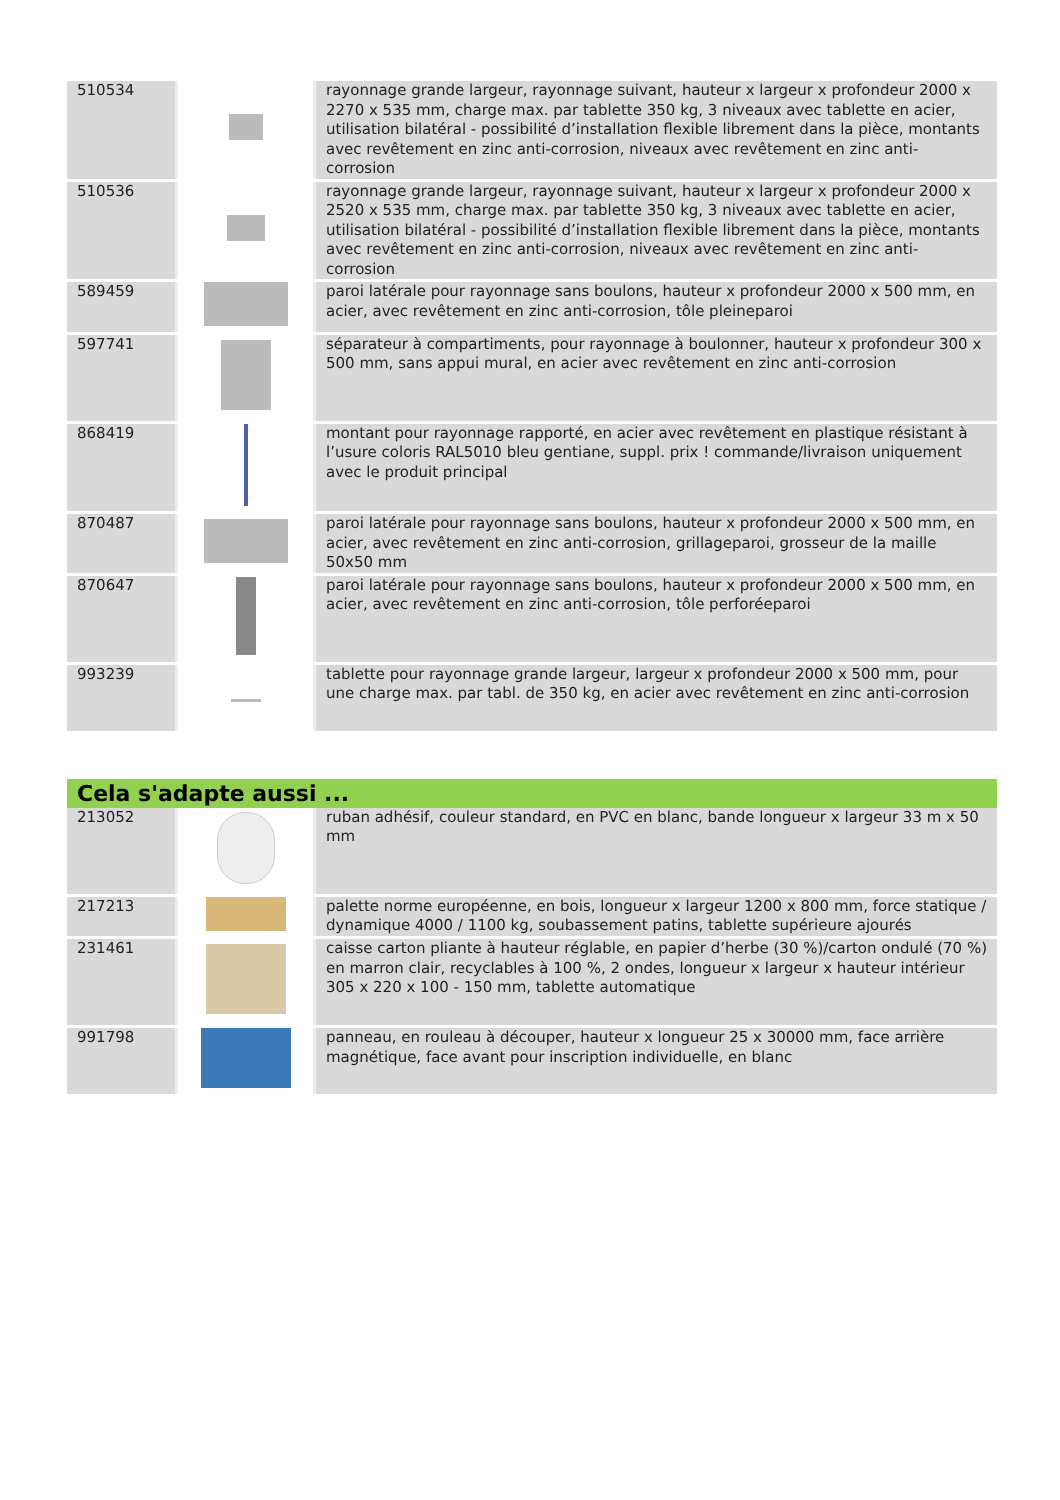| 510534 | | rayonnage grande largeur, rayonnage suivant, hauteur x largeur x profondeur 2000 x 2270 x 535 mm, charge max. par tablette 350 kg, 3 niveaux avec tablette en acier, utilisation bilatéral - possibilité d’installation flexible librement dans la pièce, montants avec revêtement en zinc anti-corrosion, niveaux avec revêtement en zinc anti-corrosion |
| 510536 | | rayonnage grande largeur, rayonnage suivant, hauteur x largeur x profondeur 2000 x 2520 x 535 mm, charge max. par tablette 350 kg, 3 niveaux avec tablette en acier, utilisation bilatéral - possibilité d’installation flexible librement dans la pièce, montants avec revêtement en zinc anti-corrosion, niveaux avec revêtement en zinc anti-corrosion |
| 589459 | | paroi latérale pour rayonnage sans boulons, hauteur x profondeur 2000 x 500 mm, en acier, avec revêtement en zinc anti-corrosion, tôle pleineparoi |
| 597741 | | séparateur à compartiments, pour rayonnage à boulonner, hauteur x profondeur 300 x 500 mm, sans appui mural, en acier avec revêtement en zinc anti-corrosion |
| 868419 | | montant pour rayonnage rapporté, en acier avec revêtement en plastique résistant à l’usure coloris RAL5010 bleu gentiane, suppl. prix ! commande/livraison uniquement avec le produit principal |
| 870487 | | paroi latérale pour rayonnage sans boulons, hauteur x profondeur 2000 x 500 mm, en acier, avec revêtement en zinc anti-corrosion, grillageparoi, grosseur de la maille 50x50 mm |
| 870647 | | paroi latérale pour rayonnage sans boulons, hauteur x profondeur 2000 x 500 mm, en acier, avec revêtement en zinc anti-corrosion, tôle perforéeparoi |
| 993239 | | tablette pour rayonnage grande largeur, largeur x profondeur 2000 x 500 mm, pour une charge max. par tabl. de 350 kg, en acier avec revêtement en zinc anti-corrosion |
Cela s'adapte aussi ...
| 213052 | | ruban adhésif, couleur standard, en PVC en blanc, bande longueur x largeur 33 m x 50 mm |
| 217213 | | palette norme européenne, en bois, longueur x largeur 1200 x 800 mm, force statique / dynamique 4000 / 1100 kg, soubassement patins, tablette supérieure ajourés |
| 231461 | | caisse carton pliante à hauteur réglable, en papier d’herbe (30 %)/carton ondulé (70 %) en marron clair, recyclables à 100 %, 2 ondes, longueur x largeur x hauteur intérieur 305 x 220 x 100 - 150 mm, tablette automatique |
| 991798 | | panneau, en rouleau à découper, hauteur x longueur 25 x 30000 mm, face arrière magnétique, face avant pour inscription individuelle, en blanc |